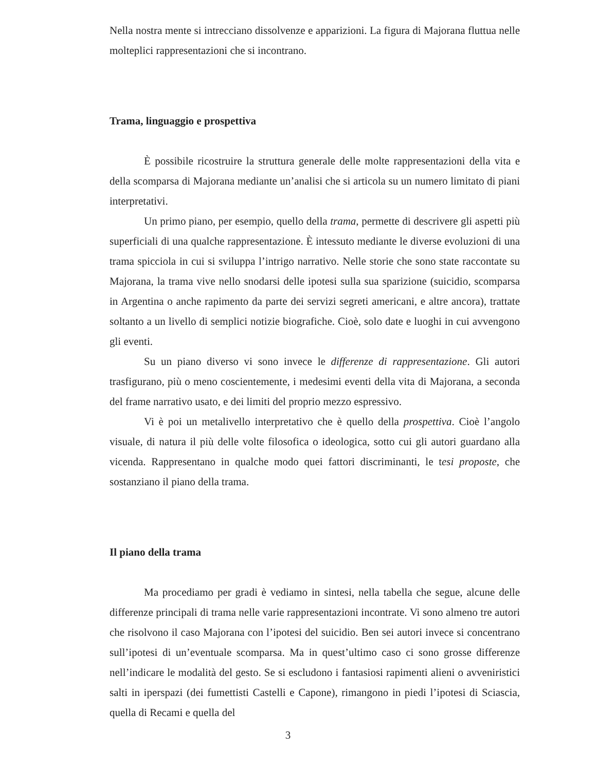Nella nostra mente si intrecciano dissolvenze e apparizioni. La figura di Majorana fluttua nelle molteplici rappresentazioni che si incontrano.
Trama, linguaggio e prospettiva
È possibile ricostruire la struttura generale delle molte rappresentazioni della vita e della scomparsa di Majorana mediante un’analisi che si articola su un numero limitato di piani interpretativi.
Un primo piano, per esempio, quello della trama, permette di descrivere gli aspetti più superficiali di una qualche rappresentazione. È intessuto mediante le diverse evoluzioni di una trama spicciola in cui si sviluppa l’intrigo narrativo. Nelle storie che sono state raccontate su Majorana, la trama vive nello snodarsi delle ipotesi sulla sua sparizione (suicidio, scomparsa in Argentina o anche rapimento da parte dei servizi segreti americani, e altre ancora), trattate soltanto a un livello di semplici notizie biografiche. Cioè, solo date e luoghi in cui avvengono gli eventi.
Su un piano diverso vi sono invece le differenze di rappresentazione. Gli autori trasfigurano, più o meno coscientemente, i medesimi eventi della vita di Majorana, a seconda del frame narrativo usato, e dei limiti del proprio mezzo espressivo.
Vi è poi un metalivello interpretativo che è quello della prospettiva. Cioè l’angolo visuale, di natura il più delle volte filosofica o ideologica, sotto cui gli autori guardano alla vicenda. Rappresentano in qualche modo quei fattori discriminanti, le tesi proposte, che sostanziano il piano della trama.
Il piano della trama
Ma procediamo per gradi è vediamo in sintesi, nella tabella che segue, alcune delle differenze principali di trama nelle varie rappresentazioni incontrate. Vi sono almeno tre autori che risolvono il caso Majorana con l’ipotesi del suicidio. Ben sei autori invece si concentrano sull’ipotesi di un’eventuale scomparsa. Ma in quest’ultimo caso ci sono grosse differenze nell’indicare le modalità del gesto. Se si escludono i fantasiosi rapimenti alieni o avveniristici salti in iperspazi (dei fumettisti Castelli e Capone), rimangono in piedi l’ipotesi di Sciascia, quella di Recami e quella del
3